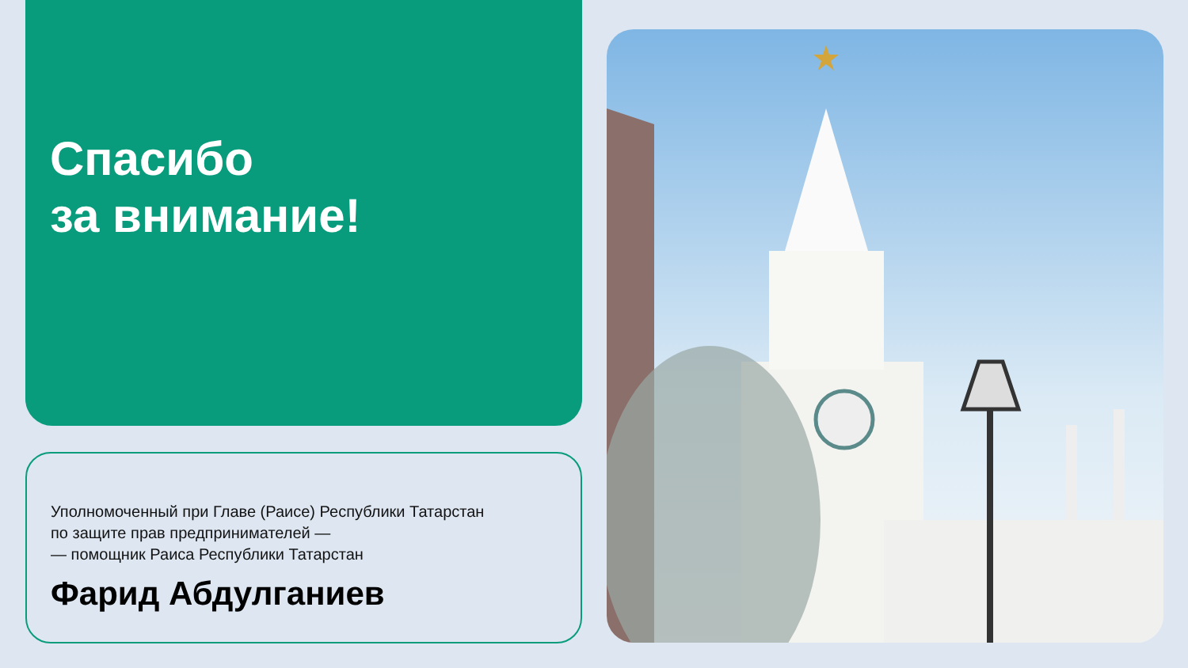Спасибо
за внимание!
Уполномоченный при Главе (Раисе) Республики Татарстан
по защите прав предпринимателей —
— помощник Раиса Республики Татарстан
Фарид Абдулганиев